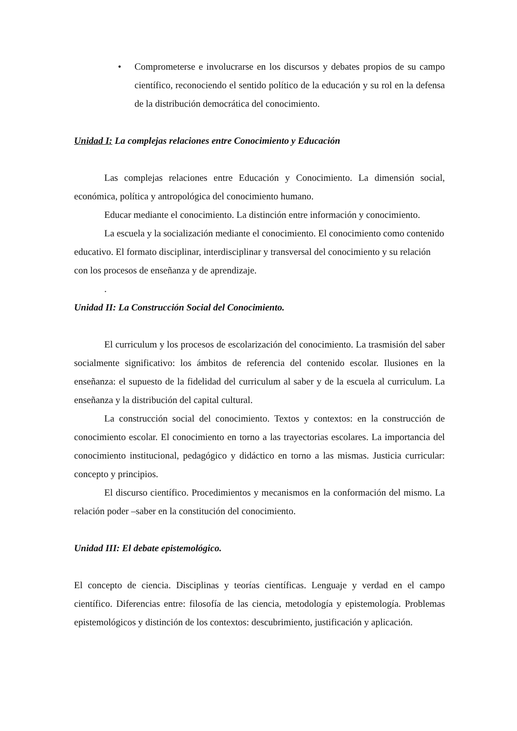• Comprometerse e involucrarse en los discursos y debates propios de su campo científico, reconociendo el sentido político de la educación y su rol en la defensa de la distribución democrática del conocimiento.
Unidad I: La complejas relaciones entre Conocimiento y Educación
Las complejas relaciones entre Educación y Conocimiento. La dimensión social, económica, política y antropológica del conocimiento humano.
Educar mediante el conocimiento. La distinción entre información y conocimiento.
La escuela y la socialización mediante el conocimiento. El conocimiento como contenido educativo. El formato disciplinar, interdisciplinar y transversal del conocimiento y su relación con los procesos de enseñanza y de aprendizaje.
.
Unidad II: La Construcción Social del Conocimiento.
El curriculum y los procesos de escolarización del conocimiento. La trasmisión del saber socialmente significativo: los ámbitos de referencia del contenido escolar. Ilusiones en la enseñanza: el supuesto de la fidelidad del curriculum al saber y de la escuela al curriculum. La enseñanza y la distribución del capital cultural.
La construcción social del conocimiento. Textos y contextos: en la construcción de conocimiento escolar. El conocimiento en torno a las trayectorias escolares. La importancia del conocimiento institucional, pedagógico y didáctico en torno a las mismas. Justicia curricular: concepto y principios.
El discurso científico. Procedimientos y mecanismos en la conformación del mismo. La relación poder –saber en la constitución del conocimiento.
Unidad III: El debate epistemológico.
El concepto de ciencia. Disciplinas y teorías científicas. Lenguaje y verdad en el campo científico. Diferencias entre: filosofía de las ciencia, metodología y epistemología. Problemas epistemológicos y distinción de los contextos: descubrimiento, justificación y aplicación.